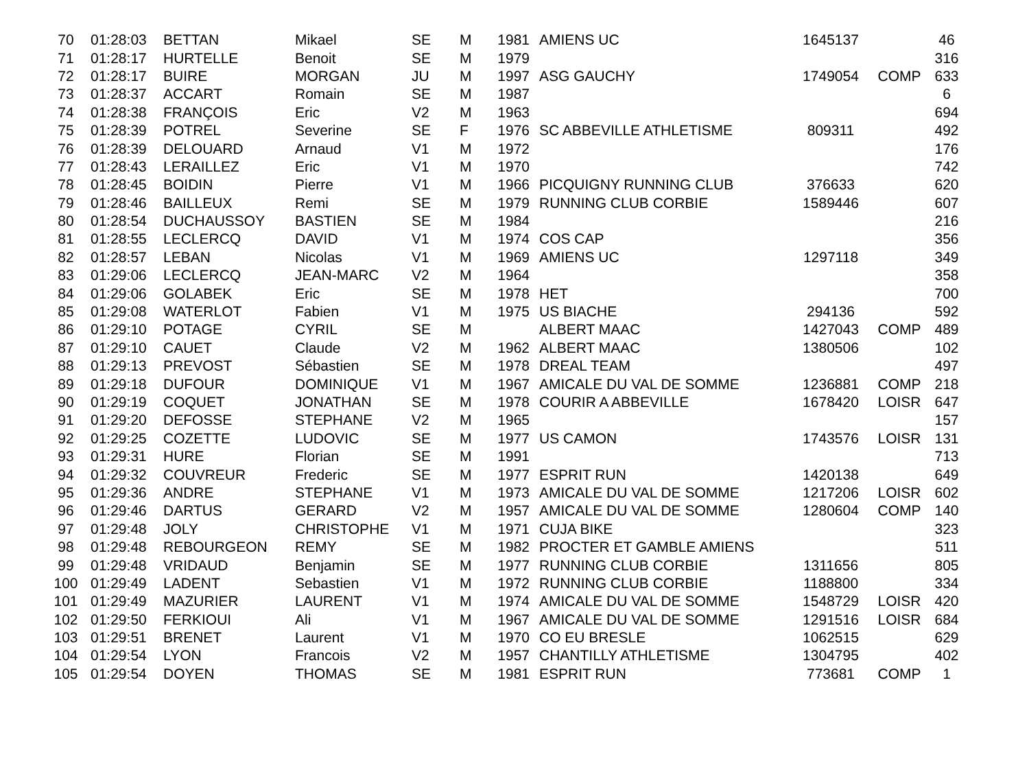| 70 | 01:28:03 | BETTAN | Mikael | SE | M | 1981 | AMIENS UC | 1645137 | | 46 |
| 71 | 01:28:17 | HURTELLE | Benoit | SE | M | 1979 | | | | 316 |
| 72 | 01:28:17 | BUIRE | MORGAN | JU | M | 1997 | ASG GAUCHY | 1749054 | COMP | 633 |
| 73 | 01:28:37 | ACCART | Romain | SE | M | 1987 | | | | 6 |
| 74 | 01:28:38 | FRANÇOIS | Eric | V2 | M | 1963 | | | | 694 |
| 75 | 01:28:39 | POTREL | Severine | SE | F | 1976 | SC ABBEVILLE ATHLETISME | 809311 | | 492 |
| 76 | 01:28:39 | DELOUARD | Arnaud | V1 | M | 1972 | | | | 176 |
| 77 | 01:28:43 | LERAILLEZ | Eric | V1 | M | 1970 | | | | 742 |
| 78 | 01:28:45 | BOIDIN | Pierre | V1 | M | 1966 | PICQUIGNY RUNNING CLUB | 376633 | | 620 |
| 79 | 01:28:46 | BAILLEUX | Remi | SE | M | 1979 | RUNNING CLUB CORBIE | 1589446 | | 607 |
| 80 | 01:28:54 | DUCHAUSSOY | BASTIEN | SE | M | 1984 | | | | 216 |
| 81 | 01:28:55 | LECLERCQ | DAVID | V1 | M | 1974 | COS CAP | | | 356 |
| 82 | 01:28:57 | LEBAN | Nicolas | V1 | M | 1969 | AMIENS UC | 1297118 | | 349 |
| 83 | 01:29:06 | LECLERCQ | JEAN-MARC | V2 | M | 1964 | | | | 358 |
| 84 | 01:29:06 | GOLABEK | Eric | SE | M | 1978 | HET | | | 700 |
| 85 | 01:29:08 | WATERLOT | Fabien | V1 | M | 1975 | US BIACHE | 294136 | | 592 |
| 86 | 01:29:10 | POTAGE | CYRIL | SE | M | | ALBERT MAAC | 1427043 | COMP | 489 |
| 87 | 01:29:10 | CAUET | Claude | V2 | M | 1962 | ALBERT MAAC | 1380506 | | 102 |
| 88 | 01:29:13 | PREVOST | Sébastien | SE | M | 1978 | DREAL TEAM | | | 497 |
| 89 | 01:29:18 | DUFOUR | DOMINIQUE | V1 | M | 1967 | AMICALE DU VAL DE SOMME | 1236881 | COMP | 218 |
| 90 | 01:29:19 | COQUET | JONATHAN | SE | M | 1978 | COURIR A ABBEVILLE | 1678420 | LOISR | 647 |
| 91 | 01:29:20 | DEFOSSE | STEPHANE | V2 | M | 1965 | | | | 157 |
| 92 | 01:29:25 | COZETTE | LUDOVIC | SE | M | 1977 | US CAMON | 1743576 | LOISR | 131 |
| 93 | 01:29:31 | HURE | Florian | SE | M | 1991 | | | | 713 |
| 94 | 01:29:32 | COUVREUR | Frederic | SE | M | 1977 | ESPRIT RUN | 1420138 | | 649 |
| 95 | 01:29:36 | ANDRE | STEPHANE | V1 | M | 1973 | AMICALE DU VAL DE SOMME | 1217206 | LOISR | 602 |
| 96 | 01:29:46 | DARTUS | GERARD | V2 | M | 1957 | AMICALE DU VAL DE SOMME | 1280604 | COMP | 140 |
| 97 | 01:29:48 | JOLY | CHRISTOPHE | V1 | M | 1971 | CUJA BIKE | | | 323 |
| 98 | 01:29:48 | REBOURGEON | REMY | SE | M | 1982 | PROCTER ET GAMBLE AMIENS | | | 511 |
| 99 | 01:29:48 | VRIDAUD | Benjamin | SE | M | 1977 | RUNNING CLUB CORBIE | 1311656 | | 805 |
| 100 | 01:29:49 | LADENT | Sebastien | V1 | M | 1972 | RUNNING CLUB CORBIE | 1188800 | | 334 |
| 101 | 01:29:49 | MAZURIER | LAURENT | V1 | M | 1974 | AMICALE DU VAL DE SOMME | 1548729 | LOISR | 420 |
| 102 | 01:29:50 | FERKIOUI | Ali | V1 | M | 1967 | AMICALE DU VAL DE SOMME | 1291516 | LOISR | 684 |
| 103 | 01:29:51 | BRENET | Laurent | V1 | M | 1970 | CO EU BRESLE | 1062515 | | 629 |
| 104 | 01:29:54 | LYON | Francois | V2 | M | 1957 | CHANTILLY ATHLETISME | 1304795 | | 402 |
| 105 | 01:29:54 | DOYEN | THOMAS | SE | M | 1981 | ESPRIT RUN | 773681 | COMP | 1 |